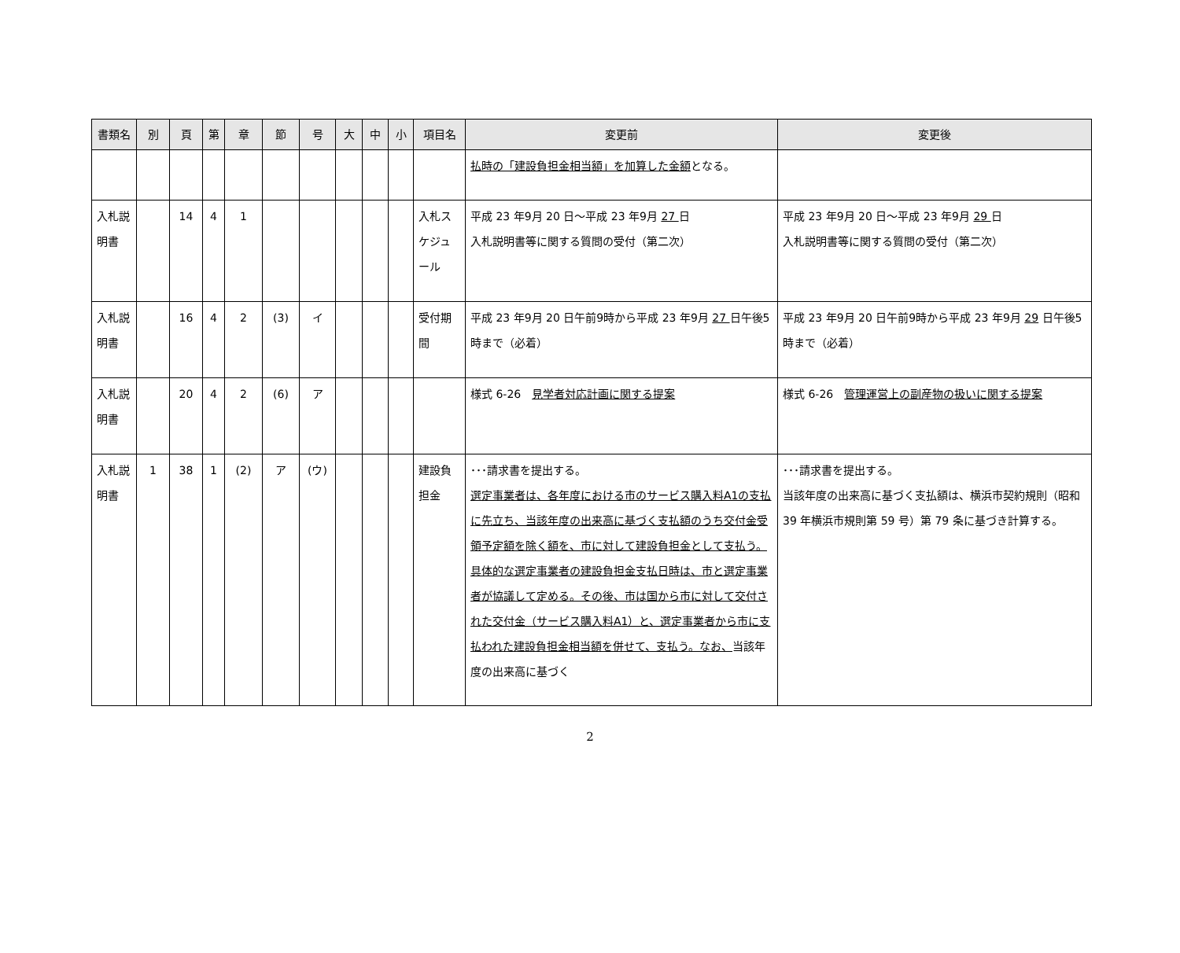| 書類名 | 別 | 頁 | 第 | 章 | 節 | 号 | 大 | 中 | 小 | 項目名 | 変更前 | 変更後 |
| --- | --- | --- | --- | --- | --- | --- | --- | --- | --- | --- | --- | --- |
| | | | | | | | | | | | 払時の「建設負担金相当額」を加算した金額 となる。 | |
| 入札説明書 | | 14 | 4 | 1 | | | | | | 入札スケジュール | 平成 23 年9月 20 日～平成 23 年9月 27 日 入札説明書等に関する質問の受付（第二次） | 平成 23 年9月 20 日～平成 23 年9月 29 日 入札説明書等に関する質問の受付（第二次） |
| 入札説明書 | | 16 | 4 | 2 | (3) | イ | | | | 受付期間 | 平成 23 年9月 20 日午前9時から平成 23 年9月 27 日午後5時まで（必着） | 平成 23 年9月 20 日午前9時から平成 23 年9月 29 日午後5時まで（必着） |
| 入札説明書 | | 20 | 4 | 2 | (6) | ア | | | | | 様式 6-26 見学者対応計画に関する提案 | 様式 6-26 管理運営上の副産物の扱いに関する提案 |
| 入札説明書 | 1 | 38 | 1 | (2) | ア | (ウ) | | | | 建設負担金 | ･･･請求書を提出する。 選定事業者は、各年度における市のサービス購入料A1の支払に先立ち、当該年度の出来高に基づく支払額のうち交付金受領予定額を除く額を、市に対して建設負担金として支払う。具体的な選定事業者の建設負担金支払日時は、市と選定事業者が協議して定める。その後、市は国から市に対して交付された交付金（サービス購入料A1）と、選定事業者から市に支払われた建設負担金相当額を併せて、支払う。なお、 当該年度の出来高に基づく | ･･･請求書を提出する。 当該年度の出来高に基づく支払額は、横浜市契約規則（昭和 39 年横浜市規則第 59 号）第 79 条に基づき計算する。 |
2